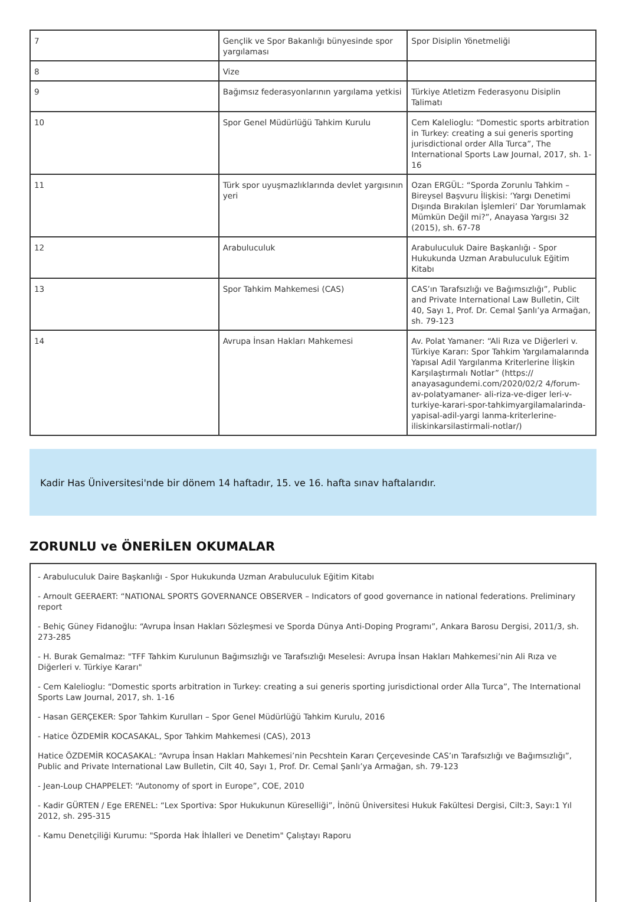| 7 | Gençlik ve Spor Bakanlığı bünyesinde spor yargılaması | Spor Disiplin Yönetmeliği |
| 8 | Vize | |
| 9 | Bağımsız federasyonlarının yargılama yetkisi | Türkiye Atletizm Federasyonu Disiplin Talimatı |
| 10 | Spor Genel Müdürlüğü Tahkim Kurulu | Cem Kalelioglu: “Domestic sports arbitration in Turkey: creating a sui generis sporting jurisdictional order Alla Turca”, The International Sports Law Journal, 2017, sh. 1-16 |
| 11 | Türk spor uyuşmazlıklarında devlet yargısının yeri | Ozan ERGÜL: “Sporda Zorunlu Tahkim – Bireysel Başvuru İlişkisi: ‘Yargı Denetimi Dışında Bırakılan İşlemleri’ Dar Yorumlamak Mümkün Değil mi?”, Anayasa Yargısı 32 (2015), sh. 67-78 |
| 12 | Arabuluculuk | Arabuluculuk Daire Başkanlığı - Spor Hukukunda Uzman Arabuluculuk Eğitim Kitabı |
| 13 | Spor Tahkim Mahkemesi (CAS) | CAS’ın Tarafsızlığı ve Bağımsızlığı”, Public and Private International Law Bulletin, Cilt 40, Sayı 1, Prof. Dr. Cemal Şanlı’ya Armağan, sh. 79-123 |
| 14 | Avrupa İnsan Hakları Mahkemesi | Av. Polat Yamaner: “Ali Rıza ve Diğerleri v. Türkiye Kararı: Spor Tahkim Yargılamalarında Yapısal Adil Yargılanma Kriterlerine İlişkin Karşılaştırmalı Notlar” (https:// anayasagundemi.com/2020/02/2 4/forum-av-polatyamaner- ali-riza-ve-diger leri-v-turkiye-karari-spor-tahkimyargilamalarinda- yapisal-adil-yargi lanma-kriterlerine-iliskinkarsilastirmali-notlar/) |
Kadir Has Üniversitesi'nde bir dönem 14 haftadır, 15. ve 16. hafta sınav haftalarıdır.
ZORUNLU ve ÖNERİLEN OKUMALAR
- Arabuluculuk Daire Başkanlığı - Spor Hukukunda Uzman Arabuluculuk Eğitim Kitabı
- Arnoult GEERAERT: “NATIONAL SPORTS GOVERNANCE OBSERVER – Indicators of good governance in national federations. Preliminary report
- Behiç Güney Fidanoğlu: “Avrupa İnsan Hakları Sözleşmesi ve Sporda Dünya Anti-Doping Programı”, Ankara Barosu Dergisi, 2011/3, sh. 273-285
- H. Burak Gemalmaz: "TFF Tahkim Kurulunun Bağımsızlığı ve Tarafsızlığı Meselesi: Avrupa İnsan Hakları Mahkemesi’nin Ali Rıza ve Diğerleri v. Türkiye Kararı"
- Cem Kalelioglu: “Domestic sports arbitration in Turkey: creating a sui generis sporting jurisdictional order Alla Turca”, The International Sports Law Journal, 2017, sh. 1-16
- Hasan GERÇEKER: Spor Tahkim Kurulları – Spor Genel Müdürlüğü Tahkim Kurulu, 2016
- Hatice ÖZDEMİR KOCASAKAL, Spor Tahkim Mahkemesi (CAS), 2013
Hatice ÖZDEMİR KOCASAKAL: “Avrupa İnsan Hakları Mahkemesi’nin Pecshtein Kararı Çerçevesinde CAS’ın Tarafsızlığı ve Bağımsızlığı”, Public and Private International Law Bulletin, Cilt 40, Sayı 1, Prof. Dr. Cemal Şanlı’ya Armağan, sh. 79-123
- Jean-Loup CHAPPELET: “Autonomy of sport in Europe”, COE, 2010
- Kadir GÜRTEN / Ege ERENEL: “Lex Sportiva: Spor Hukukunun Küreselliği”, İnönü Üniversitesi Hukuk Fakültesi Dergisi, Cilt:3, Sayı:1 Yıl 2012, sh. 295-315
- Kamu Denetçiliği Kurumu: "Sporda Hak İhlalleri ve Denetim" Çalıştayı Raporu